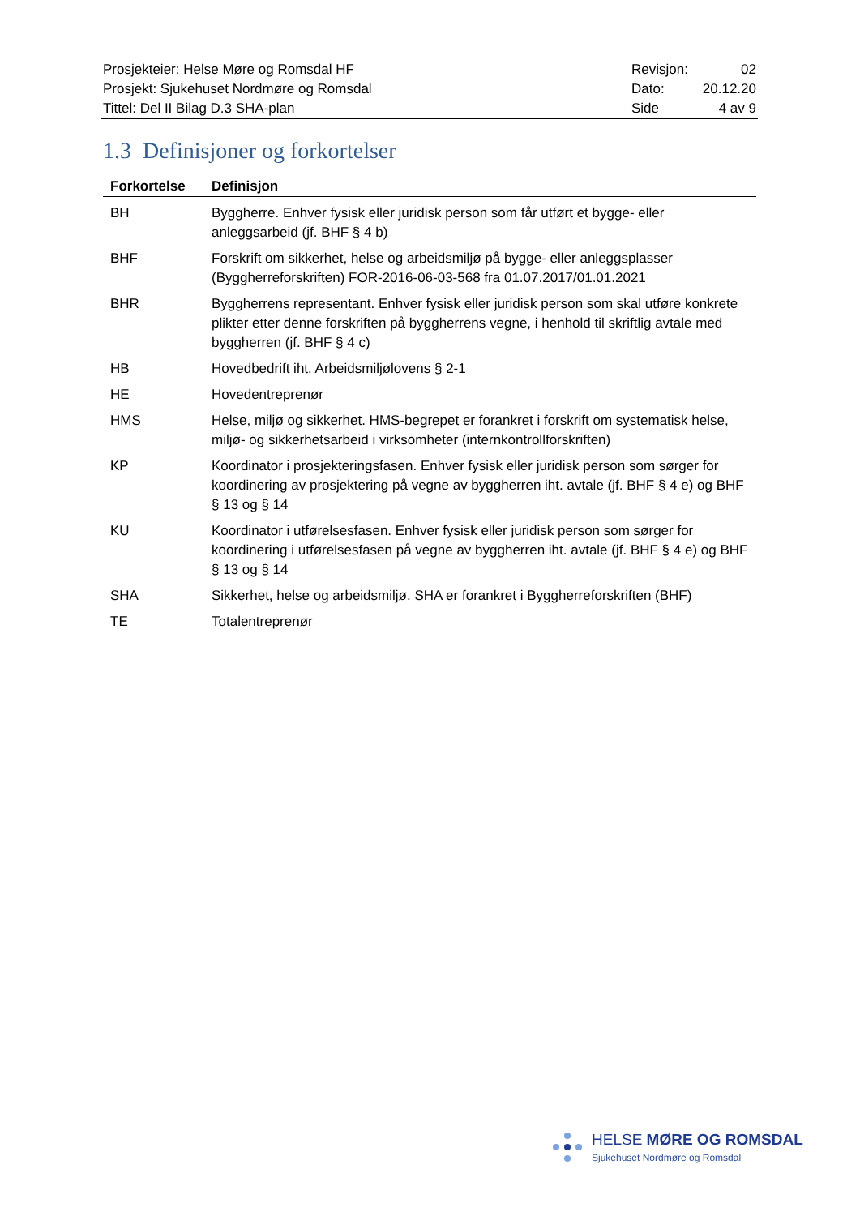| Prosjekteier: Helse Møre og Romsdal HF | Revisjon: | 02 |
| Prosjekt: Sjukehuset Nordmøre og Romsdal | Dato: | 20.12.20 |
| Tittel: Del II Bilag D.3 SHA-plan | Side | 4 av 9 |
1.3 Definisjoner og forkortelser
| Forkortelse | Definisjon |
| --- | --- |
| BH | Byggherre. Enhver fysisk eller juridisk person som får utført et bygge- eller anleggsarbeid (jf. BHF § 4 b) |
| BHF | Forskrift om sikkerhet, helse og arbeidsmiljø på bygge- eller anleggsplasser (Byggherreforskriften) FOR-2016-06-03-568 fra 01.07.2017/01.01.2021 |
| BHR | Byggherrens representant. Enhver fysisk eller juridisk person som skal utføre konkrete plikter etter denne forskriften på byggherrens vegne, i henhold til skriftlig avtale med byggherren (jf. BHF § 4 c) |
| HB | Hovedbedrift iht. Arbeidsmiljølovens § 2-1 |
| HE | Hovedentreprenør |
| HMS | Helse, miljø og sikkerhet. HMS-begrepet er forankret i forskrift om systematisk helse, miljø- og sikkerhetsarbeid i virksomheter (internkontrollforskriften) |
| KP | Koordinator i prosjekteringsfasen. Enhver fysisk eller juridisk person som sørger for koordinering av prosjektering på vegne av byggherren iht. avtale (jf. BHF § 4 e) og BHF § 13 og § 14 |
| KU | Koordinator i utførelsesfasen. Enhver fysisk eller juridisk person som sørger for koordinering i utførelsesfasen på vegne av byggherren iht. avtale (jf. BHF § 4 e) og BHF § 13 og § 14 |
| SHA | Sikkerhet, helse og arbeidsmiljø. SHA er forankret i Byggherreforskriften (BHF) |
| TE | Totalentreprenør |
HELSE MØRE OG ROMSDAL
Sjukehuset Nordmøre og Romsdal